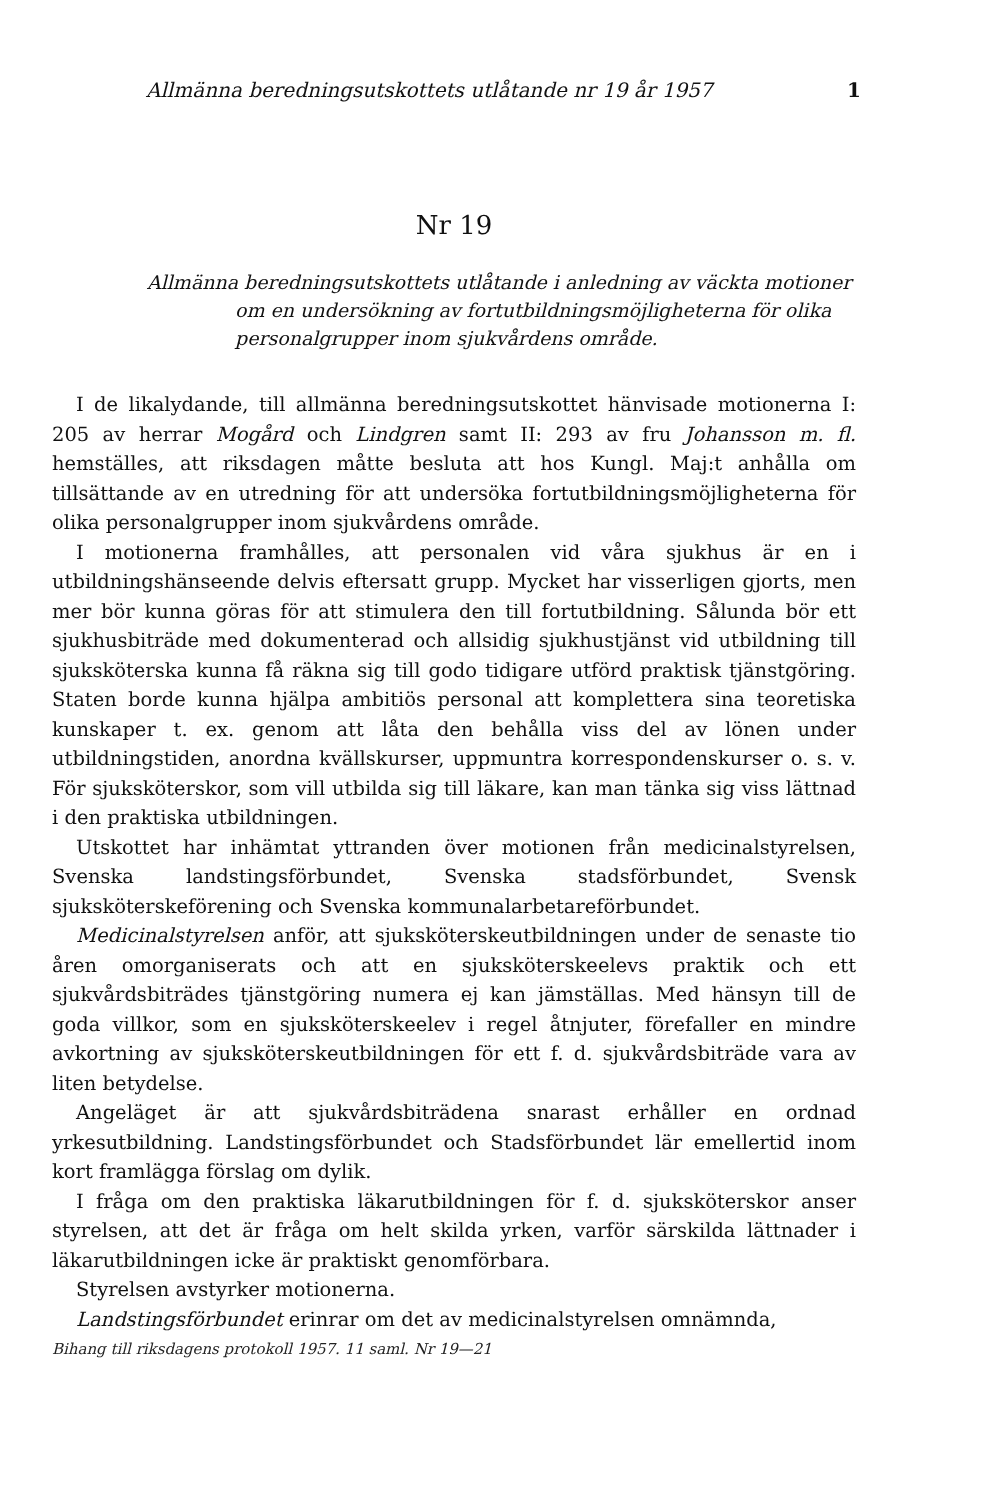Allmänna beredningsutskottets utlåtande nr 19 år 1957 1
Nr 19
Allmänna beredningsutskottets utlåtande i anledning av väckta motioner om en undersökning av fortutbildningsmöjligheterna för olika personalgrupper inom sjukvårdens område.
I de likalydande, till allmänna beredningsutskottet hänvisade motionerna I: 205 av herrar Mogård och Lindgren samt II: 293 av fru Johansson m. fl. hemställes, att riksdagen måtte besluta att hos Kungl. Maj:t anhålla om tillsättande av en utredning för att undersöka fortutbildningsmöjligheterna för olika personalgrupper inom sjukvårdens område.
I motionerna framhålles, att personalen vid våra sjukhus är en i utbildningshänseende delvis eftersatt grupp. Mycket har visserligen gjorts, men mer bör kunna göras för att stimulera den till fortutbildning. Sålunda bör ett sjukhusbiträde med dokumenterad och allsidig sjukhustjänst vid utbildning till sjuksköterska kunna få räkna sig till godo tidigare utförd praktisk tjänstgöring. Staten borde kunna hjälpa ambitiös personal att komplettera sina teoretiska kunskaper t. ex. genom att låta den behålla viss del av lönen under utbildningstiden, anordna kvällskurser, uppmuntra korrespondenskurser o. s. v. För sjuksköterskor, som vill utbilda sig till läkare, kan man tänka sig viss lättnad i den praktiska utbildningen.
Utskottet har inhämtat yttranden över motionen från medicinalstyrelsen, Svenska landstingsförbundet, Svenska stadsförbundet, Svensk sjuksköterskeförening och Svenska kommunalarbetareförbundet.
Medicinalstyrelsen anför, att sjuksköterskeutbildningen under de senaste tio åren omorganiserats och att en sjuksköterskeelevs praktik och ett sjukvårdsbiträdes tjänstgöring numera ej kan jämställas. Med hänsyn till de goda villkor, som en sjuksköterskeelev i regel åtnjuter, förefaller en mindre avkortning av sjuksköterskeutbildningen för ett f. d. sjukvårdsbiträde vara av liten betydelse.
Angeläget är att sjukvårdsbiträdena snarast erhåller en ordnad yrkesutbildning. Landstingsförbundet och Stadsförbundet lär emellertid inom kort framlägga förslag om dylik.
I fråga om den praktiska läkarutbildningen för f. d. sjuksköterskor anser styrelsen, att det är fråga om helt skilda yrken, varför särskilda lättnader i läkarutbildningen icke är praktiskt genomförbara.
Styrelsen avstyrker motionerna.
Landstingsförbundet erinrar om det av medicinalstyrelsen omnämnda,
Bihang till riksdagens protokoll 1957. 11 saml. Nr 19—21